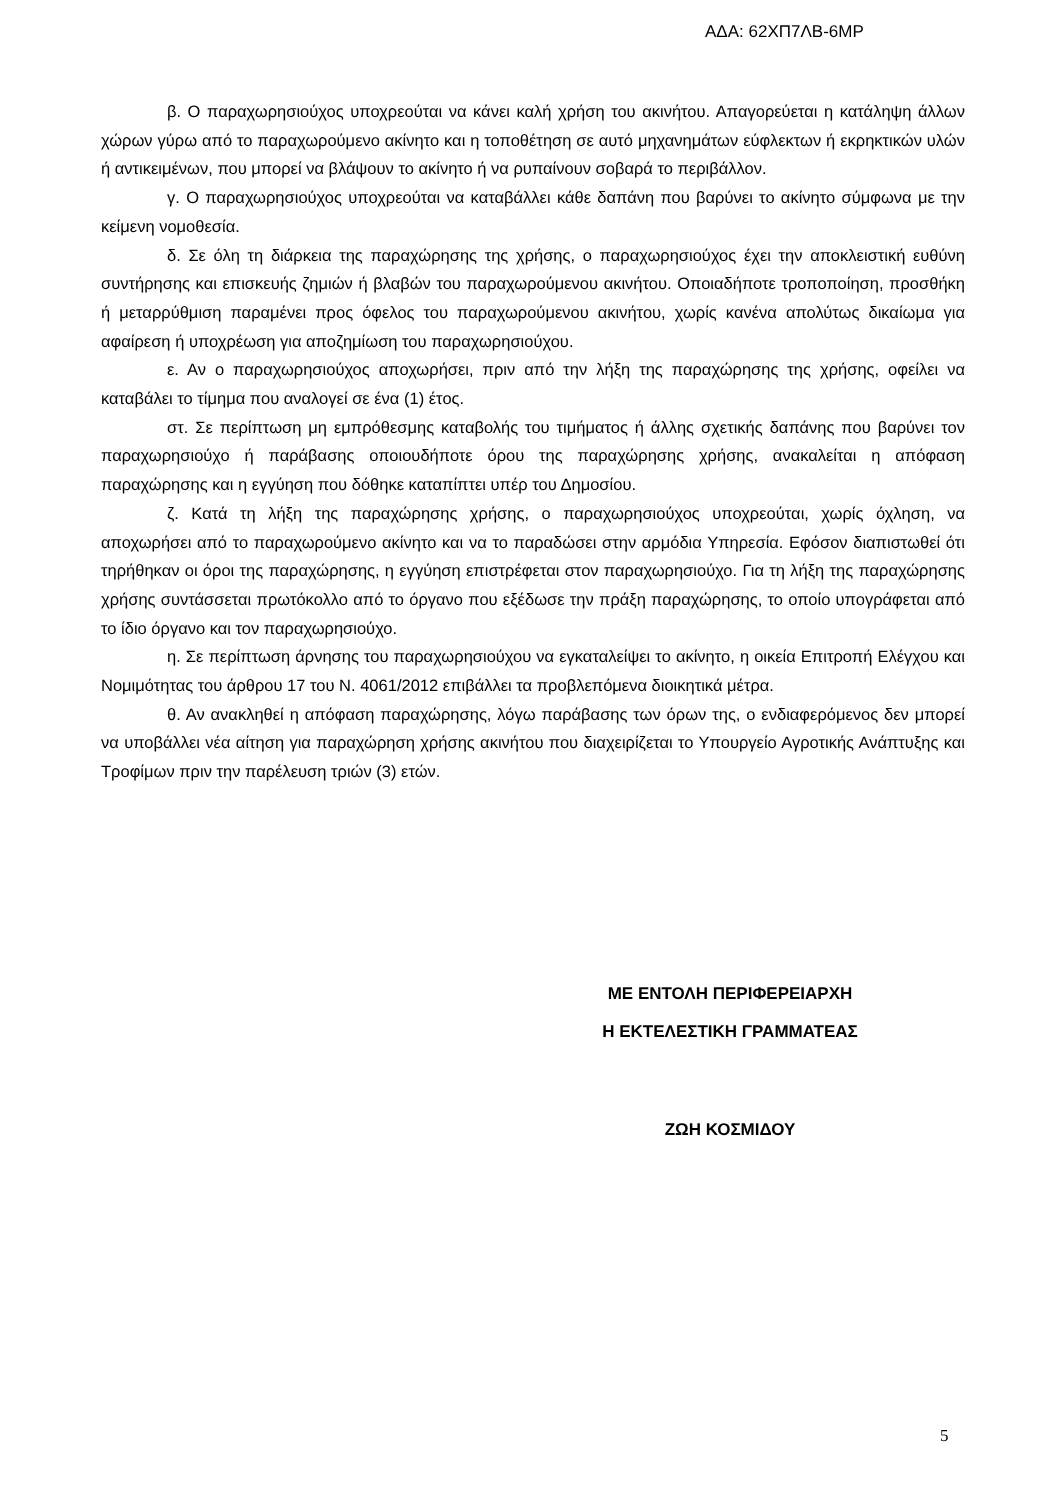ΑΔΑ: 62ΧΠ7ΛΒ-6ΜΡ
β. Ο παραχωρησιούχος υποχρεούται να κάνει καλή χρήση του ακινήτου. Απαγορεύεται η κατάληψη άλλων χώρων γύρω από το παραχωρούμενο ακίνητο και η τοποθέτηση σε αυτό μηχανημάτων εύφλεκτων ή εκρηκτικών υλών ή αντικειμένων, που μπορεί να βλάψουν το ακίνητο ή να ρυπαίνουν σοβαρά το περιβάλλον.
γ. Ο παραχωρησιούχος υποχρεούται να καταβάλλει κάθε δαπάνη που βαρύνει το ακίνητο σύμφωνα με την κείμενη νομοθεσία.
δ. Σε όλη τη διάρκεια της παραχώρησης της χρήσης, ο παραχωρησιούχος έχει την αποκλειστική ευθύνη συντήρησης και επισκευής ζημιών ή βλαβών του παραχωρούμενου ακινήτου. Οποιαδήποτε τροποποίηση, προσθήκη ή μεταρρύθμιση παραμένει προς όφελος του παραχωρούμενου ακινήτου, χωρίς κανένα απολύτως δικαίωμα για αφαίρεση ή υποχρέωση για αποζημίωση του παραχωρησιούχου.
ε. Αν ο παραχωρησιούχος αποχωρήσει, πριν από την λήξη της παραχώρησης της χρήσης, οφείλει να καταβάλει το τίμημα που αναλογεί σε ένα (1) έτος.
στ. Σε περίπτωση μη εμπρόθεσμης καταβολής του τιμήματος ή άλλης σχετικής δαπάνης που βαρύνει τον παραχωρησιούχο ή παράβασης οποιουδήποτε όρου της παραχώρησης χρήσης, ανακαλείται η απόφαση παραχώρησης και η εγγύηση που δόθηκε καταπίπτει υπέρ του Δημοσίου.
ζ. Κατά τη λήξη της παραχώρησης χρήσης, ο παραχωρησιούχος υποχρεούται, χωρίς όχληση, να αποχωρήσει από το παραχωρούμενο ακίνητο και να το παραδώσει στην αρμόδια Υπηρεσία. Εφόσον διαπιστωθεί ότι τηρήθηκαν οι όροι της παραχώρησης, η εγγύηση επιστρέφεται στον παραχωρησιούχο. Για τη λήξη της παραχώρησης χρήσης συντάσσεται πρωτόκολλο από το όργανο που εξέδωσε την πράξη παραχώρησης, το οποίο υπογράφεται από το ίδιο όργανο και τον παραχωρησιούχο.
η. Σε περίπτωση άρνησης του παραχωρησιούχου να εγκαταλείψει το ακίνητο, η οικεία Επιτροπή Ελέγχου και Νομιμότητας του άρθρου 17 του Ν. 4061/2012 επιβάλλει τα προβλεπόμενα διοικητικά μέτρα.
θ. Αν ανακληθεί η απόφαση παραχώρησης, λόγω παράβασης των όρων της, ο ενδιαφερόμενος δεν μπορεί να υποβάλλει νέα αίτηση για παραχώρηση χρήσης ακινήτου που διαχειρίζεται το Υπουργείο Αγροτικής Ανάπτυξης και Τροφίμων πριν την παρέλευση τριών (3) ετών.
ΜΕ ΕΝΤΟΛΗ ΠΕΡΙΦΕΡΕΙΑΡΧΗ
Η ΕΚΤΕΛΕΣΤΙΚΗ ΓΡΑΜΜΑΤΕΑΣ
ΖΩΗ ΚΟΣΜΙΔΟΥ
5